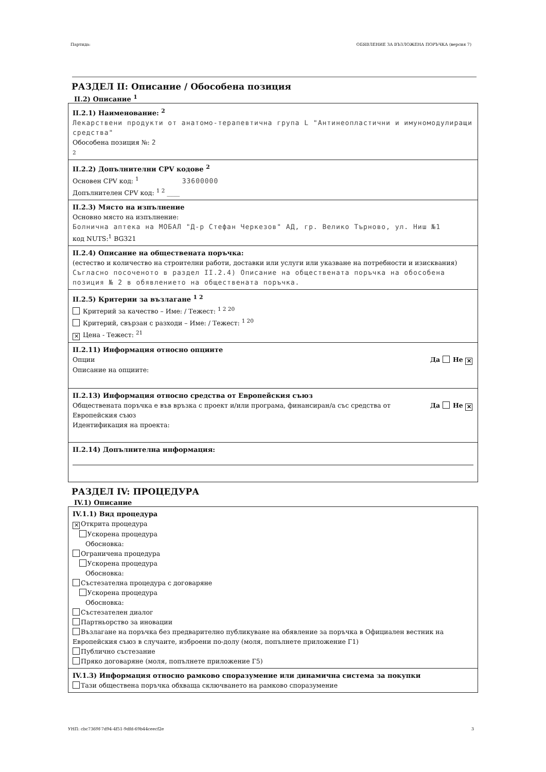Партида: ОБЯВЛЕНИЕ ЗА ВЪЗЛОЖЕНА ПОРЪЧКА (версия 7)
РАЗДЕЛ II: Описание / Обособена позиция
II.2) Описание <sup>1</sup>
II.2.1) Наименование: <sup>2</sup>
Лекарствени продукти от анатомо-терапевтична група L "Антинеопластични и имуномодулиращи средства"
Обособена позиция №: 2
2
II.2.2) Допълнителни CPV кодове <sup>2</sup>
Основен CPV код: <sup>1</sup> 33600000
Допълнителен CPV код: <sup>1 2</sup> ____
II.2.3) Място на изпълнение
Основно място на изпълнение:
Болнична аптека на МОБАЛ "Д-р Стефан Черкезов" АД, гр. Велико Търново, ул. Ниш №1
код NUTS:<sup>1</sup> BG321
II.2.4) Описание на обществената поръчка:
(естество и количество на строителни работи, доставки или услуги или указване на потребности и изисквания)
Съгласно посоченото в раздел II.2.4) Описание на обществената поръчка на обособена позиция № 2 в обявлението на обществената поръчка.
II.2.5) Критерии за възлагане <sup>1 2</sup>
Критерий за качество – Име: / Тежест: <sup>1 2 20</sup>
Критерий, свързан с разходи – Име: / Тежест: <sup>1 20</sup>
✕ Цена - Тежест: <sup>21</sup>
II.2.11) Информация относно опциите
Опции Да Не ✕
Описание на опциите:
II.2.13) Информация относно средства от Европейския съюз
Обществената поръчка е във връзка с проект и/или програма, финансиран/а със средства от Европейския съюз Да Не ✕
Идентификация на проекта:
II.2.14) Допълнителна информация:
РАЗДЕЛ IV: ПРОЦЕДУРА
IV.1) Описание
IV.1.1) Вид процедура
✕ Открита процедура
  Ускорена процедура
  Обосновка:
Ограничена процедура
  Ускорена процедура
  Обосновка:
Състезателна процедура с договаряне
  Ускорена процедура
  Обосновка:
Състезателен диалог
Партньорство за иновации
Възлагане на поръчка без предварително публикуване на обявление за поръчка в Официален вестник на Европейския съюз в случаите, изброени по-долу (моля, попълнете приложение Г1)
Публично състезание
Пряко договаряне (моля, попълнете приложение Г5)
IV.1.3) Информация относно рамково споразумение или динамична система за покупки
Тази обществена поръчка обхваща сключването на рамково споразумение
УНП: cbc7369f-7d94-4f51-9dfd-69b44ceecf2e 3